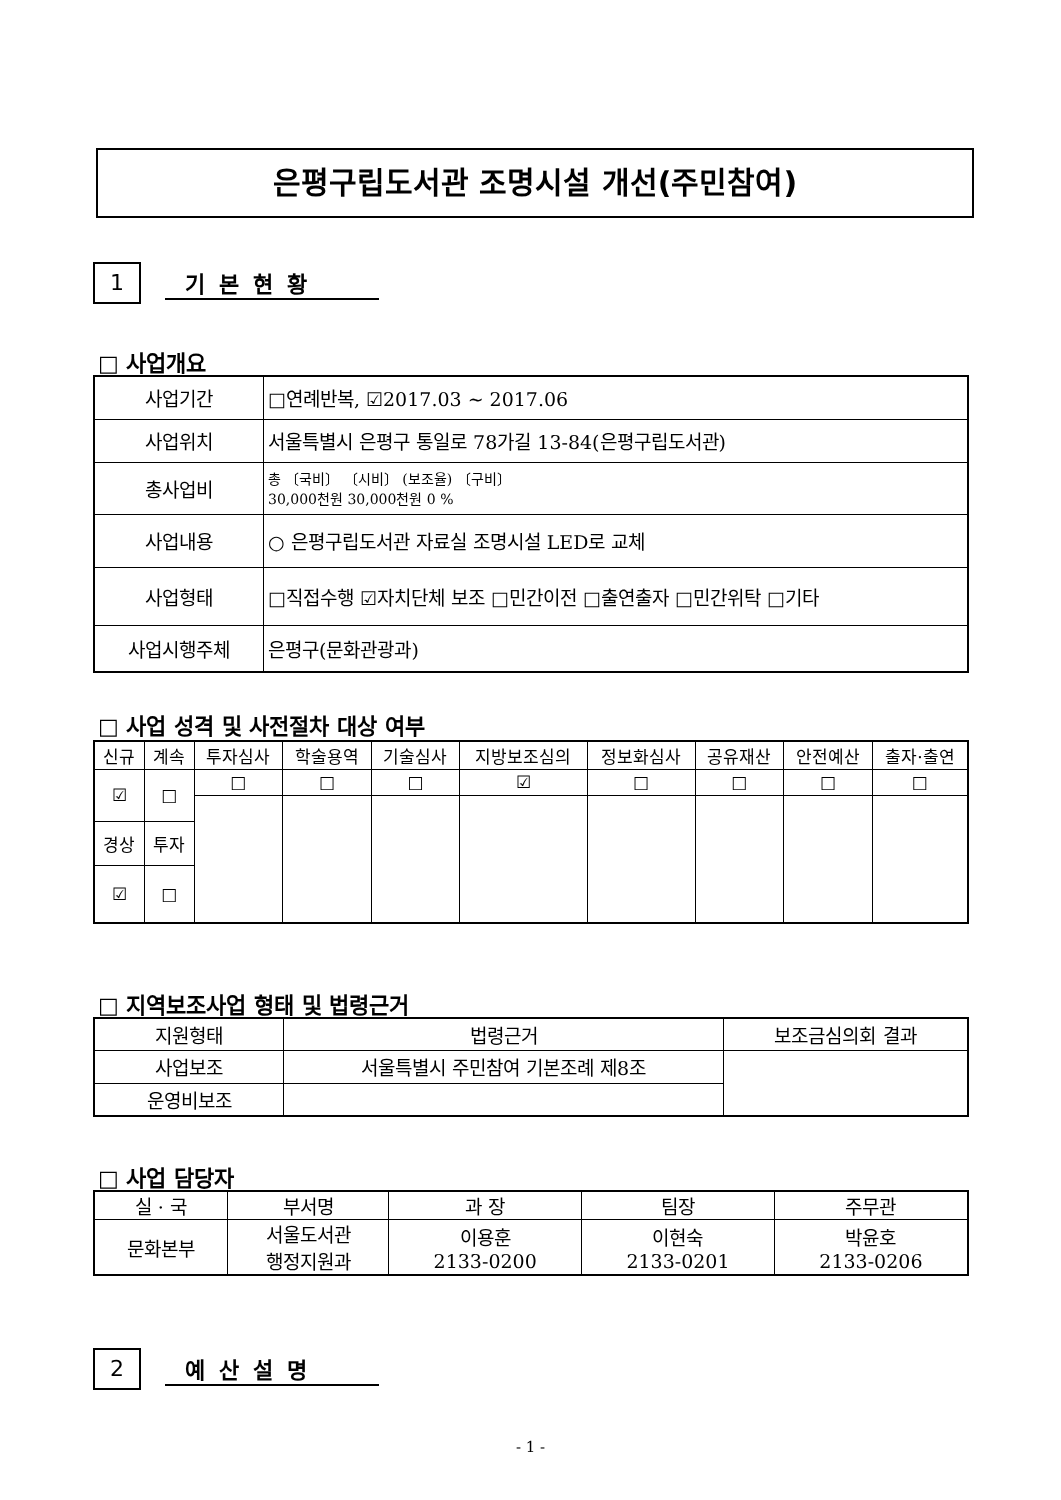은평구립도서관 조명시설 개선(주민참여)
1
기본현황
□ 사업개요
| 사업기간 | □연례반복, ☑2017.03 ~ 2017.06 |
| 사업위치 | 서울특별시 은평구 통일로 78가길 13-84(은평구립도서관) |
| 총사업비 | 총 〔국비〕 〔시비〕 (보조율) 〔구비〕 30,000천원 30,000천원 0 % |
| 사업내용 | ○ 은평구립도서관 자료실 조명시설 LED로 교체 |
| 사업형태 | □직접수행 ☑자치단체 보조 □민간이전 □출연출자 □민간위탁 □기타 |
| 사업시행주체 | 은평구(문화관광과) |
□ 사업 성격 및 사전절차 대상 여부
| 신규 | 계속 | 투자심사 | 학술용역 | 기술심사 | 지방보조심의 | 정보화심사 | 공유재산 | 안전예산 | 출자·출연 |
| --- | --- | --- | --- | --- | --- | --- | --- | --- | --- |
| ☑ | □ | □ | □ | □ | ☑ | □ | □ | □ | □ |
| 경상 | 투자 | | | | | | | | |
| ☑ | □ | | | | | | | | |
□ 지역보조사업 형태 및 법령근거
| 지원형태 | 법령근거 | 보조금심의회 결과 |
| 사업보조 | 서울특별시 주민참여 기본조례 제8조 | |
| 운영비보조 | | |
□ 사업 담당자
| 실 · 국 | 부서명 | 과 장 | 팀장 | 주무관 |
| 문화본부 | 서울도서관 행정지원과 | 이용훈 2133-0200 | 이현숙 2133-0201 | 박윤호 2133-0206 |
2
예산설명
- 1 -